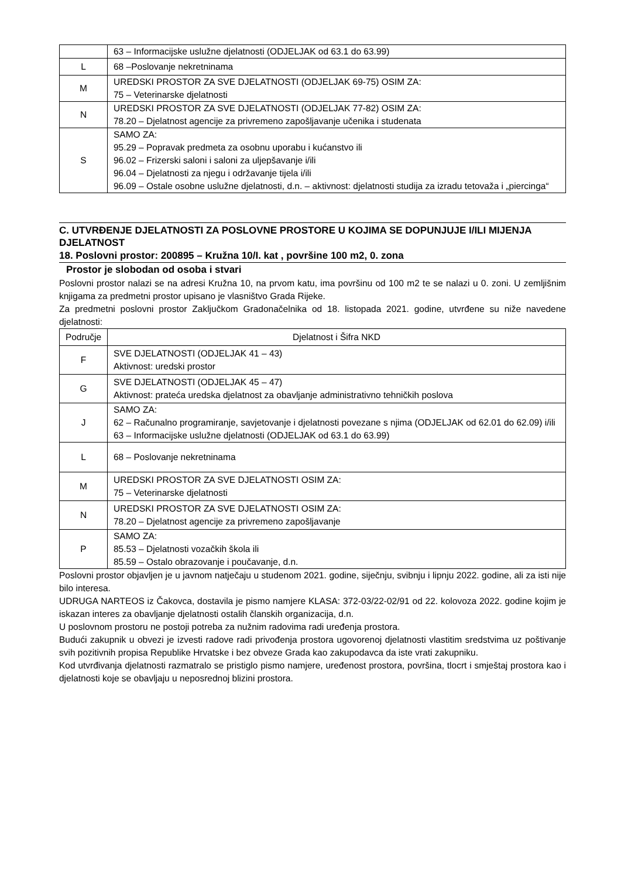| | 63 – Informacijske uslužne djelatnosti (ODJELJAK od 63.1 do 63.99) |
| L | 68 –Poslovanje nekretninama |
| M | UREDSKI PROSTOR ZA SVE DJELATNOSTI (ODJELJAK 69-75) OSIM ZA: 75 – Veterinarske djelatnosti |
| N | UREDSKI PROSTOR ZA SVE DJELATNOSTI (ODJELJAK 77-82) OSIM ZA: 78.20 – Djelatnost agencije za privremeno zapošljavanje učenika i studenata |
| S | SAMO ZA: 95.29 – Popravak predmeta za osobnu uporabu i kućanstvo ili 96.02 – Frizerski saloni i saloni za uljepšavanje i/ili 96.04 – Djelatnosti za njegu i održavanje tijela i/ili 96.09 – Ostale osobne uslužne djelatnosti, d.n. – aktivnost: djelatnosti studija za izradu tetovaža i „piercinga“ |
C. UTVRĐENJE DJELATNOSTI ZA POSLOVNE PROSTORE U KOJIMA SE DOPUNJUJE I/ILI MIJENJA DJELATNOST
18. Poslovni prostor: 200895 – Kružna 10/I. kat , površine 100 m2, 0. zona
Prostor je slobodan od osoba i stvari
Poslovni prostor nalazi se na adresi Kružna 10, na prvom katu, ima površinu od 100 m2 te se nalazi u 0. zoni. U zemljišnim knjigama za predmetni prostor upisano je vlasništvo Grada Rijeke.
Za predmetni poslovni prostor Zaključkom Gradonačelnika od 18. listopada 2021. godine, utvrđene su niže navedene djelatnosti:
| Područje | Djelatnost i Šifra NKD |
| --- | --- |
| F | SVE DJELATNOSTI (ODJELJAK 41 – 43) Aktivnost: uredski prostor |
| G | SVE DJELATNOSTI (ODJELJAK 45 – 47) Aktivnost: prateća uredska djelatnost za obavljanje administrativno tehničkih poslova |
| J | SAMO ZA: 62 – Računalno programiranje, savjetovanje i djelatnosti povezane s njima (ODJELJAK od 62.01 do 62.09) i/ili 63 – Informacijske uslužne djelatnosti (ODJELJAK od 63.1 do 63.99) |
| L | 68 – Poslovanje nekretninama |
| M | UREDSKI PROSTOR ZA SVE DJELATNOSTI OSIM ZA: 75 – Veterinarske djelatnosti |
| N | UREDSKI PROSTOR ZA SVE DJELATNOSTI OSIM ZA: 78.20 – Djelatnost agencije za privremeno zapošljavanje |
| P | SAMO ZA: 85.53 – Djelatnosti vozačkih škola ili 85.59 – Ostalo obrazovanje i poučavanje, d.n. |
Poslovni prostor objavljen je u javnom natječaju u studenom 2021. godine, siječnju, svibnju i lipnju 2022. godine, ali za isti nije bilo interesa.
UDRUGA NARTEOS iz Čakovca, dostavila je pismo namjere KLASA: 372-03/22-02/91 od 22. kolovoza 2022. godine kojim je iskazan interes za obavljanje djelatnosti ostalih članskih organizacija, d.n.
U poslovnom prostoru ne postoji potreba za nužnim radovima radi uređenja prostora.
Budući zakupnik u obvezi je izvesti radove radi privođenja prostora ugovorenoj djelatnosti vlastitim sredstvima uz poštivanje svih pozitivnih propisa Republike Hrvatske i bez obveze Grada kao zakupodavca da iste vrati zakupniku.
Kod utvrđivanja djelatnosti razmatralo se pristiglo pismo namjere, uređenost prostora, površina, tlocrt i smještaj prostora kao i djelatnosti koje se obavljaju u neposrednoj blizini prostora.